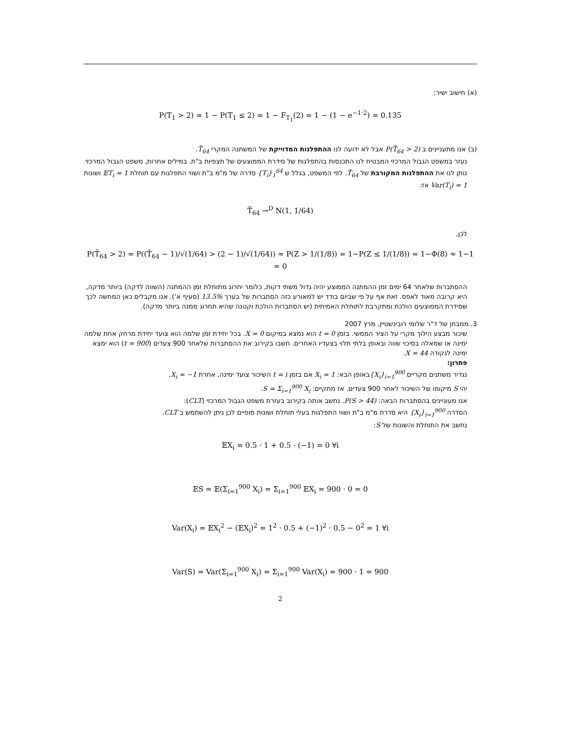(א) חישוב ישיר:
P(T<sub>1</sub> > 2) = 1 − P(T<sub>1</sub> ≤ 2) = 1 − F<sub>T<sub>1</sub></sub>(2) = 1 − (1 − e<sup>−1·2</sup>) = 0.135
(ב) אנו מתעניינים ב P(T̄<sub>64</sub> > 2) אבל לא ידועה לנו ההתפלגות המדוייקת של המשתנה המקרי T̄<sub>64</sub>.
נעזר במשפט הגבול המרכזי המבטיח לנו התכנסות בהתפלגות של סידרת הממוצעים של תצפיות ב"ת. במילים אחרות, משפט הגבול המרכזי נותן לנו את ההתפלגות המקורבת של T̄<sub>64</sub>. לפי המשפט, בגלל ש {T<sub>i</sub>}<sub>1</sub><sup>64</sup> סדרה של מ"מ ב"ת ושווי התפלגות עם תוחלת 𝔼T<sub>i</sub> = 1 ושונות Var(T<sub>i</sub>) = 1 אז:
T̄<sub>64</sub> →<sup>D</sup> N(1, 1/64)
לכן,
P(T̄<sub>64</sub> > 2) = P((T̄<sub>64</sub> − 1)/√(1/64) > (2 − 1)/√(1/64)) ≈ P(Z > 1/(1/8)) = 1−P(Z ≤ 1/(1/8)) = 1−Φ(8) ≈ 1−1 = 0
ההסתברות שלאחר 64 ימים זמן ההמתנה הממוצע יהיה גדול משתי דקות, כלומר יחרוג מתוחלת זמן ההמתנה (השווה לדקה) ביותר מדקה, היא קרובה מאוד לאפס. זאת אף על פי שביום בודד יש למאורע כזה הסתברות של בערך 13.5% (סעיף א'). אנו מקבלים כאן המחשה לכך שסידרת הממוצעים הולכת ומתקרבת לתוחלת האמיתית (יש הסתברות הולכת וקטנה שהיא תחרוג ממנה ביותר מדקה).
3. ממבחן של ד"ר שלומי רובינשטיין, מרץ 2007
שיכור מבצע הילוך מקרי על הציר הממשי. בזמן t = 0 הוא נמצא במיקום X = 0. בכל יחידת זמן שלמה הוא צועד יחידת מרחק אחת שלמה ימינה או שמאלה בסיכוי שווה ובאופן בלתי תלוי בצעדיו האחרים. חשבו בקירוב את ההסתברות שלאחר 900 צעדים (t = 900) הוא ימצא ימינה לנקודה X = 44.
פתרון:
נגדיר משתנים מקריים {X<sub>i</sub>}<sub>i=1</sub><sup>900</sup>באופן הבא: X<sub>i</sub> = 1 אם בזמן t = i השיכור צועד ימינה, אחרת X<sub>i</sub> = −1.
יהי S מיקומו של השיכור לאחר 900 צעדים. אז מתקיים: S = Σ<sub>i=1</sub><sup>900</sup> X<sub>i</sub>.
אנו מעוניינים בהסתברות הבאה: P(S > 44). נחשב אותה בקירוב בעזרת משפט הגבול המרכזי (CLT):
הסדרה {X<sub>i</sub>}<sub>i=1</sub><sup>900</sup> היא סדרת מ"מ ב"ת ושווי התפלגות בעלי תוחלת ושונות סופיים לכן ניתן להשתמש ב CLT.
נחשב את התוחלת והשונות של S:
𝔼X<sub>i</sub> = 0.5 · 1 + 0.5 · (−1) = 0 ∀i
𝔼S = 𝔼(Σ<sub>i=1</sub><sup>900</sup> X<sub>i</sub>) = Σ<sub>i=1</sub><sup>900</sup> 𝔼X<sub>i</sub> = 900 · 0 = 0
Var(X<sub>i</sub>) = 𝔼X<sub>i</sub><sup>2</sup> − (𝔼X<sub>i</sub>)<sup>2</sup> = 1<sup>2</sup> · 0.5 + (−1)<sup>2</sup> · 0.5 − 0<sup>2</sup> = 1 ∀i
Var(S) = Var(Σ<sub>i=1</sub><sup>900</sup> X<sub>i</sub>) = Σ<sub>i=1</sub><sup>900</sup> Var(X<sub>i</sub>) = 900 · 1 = 900
2